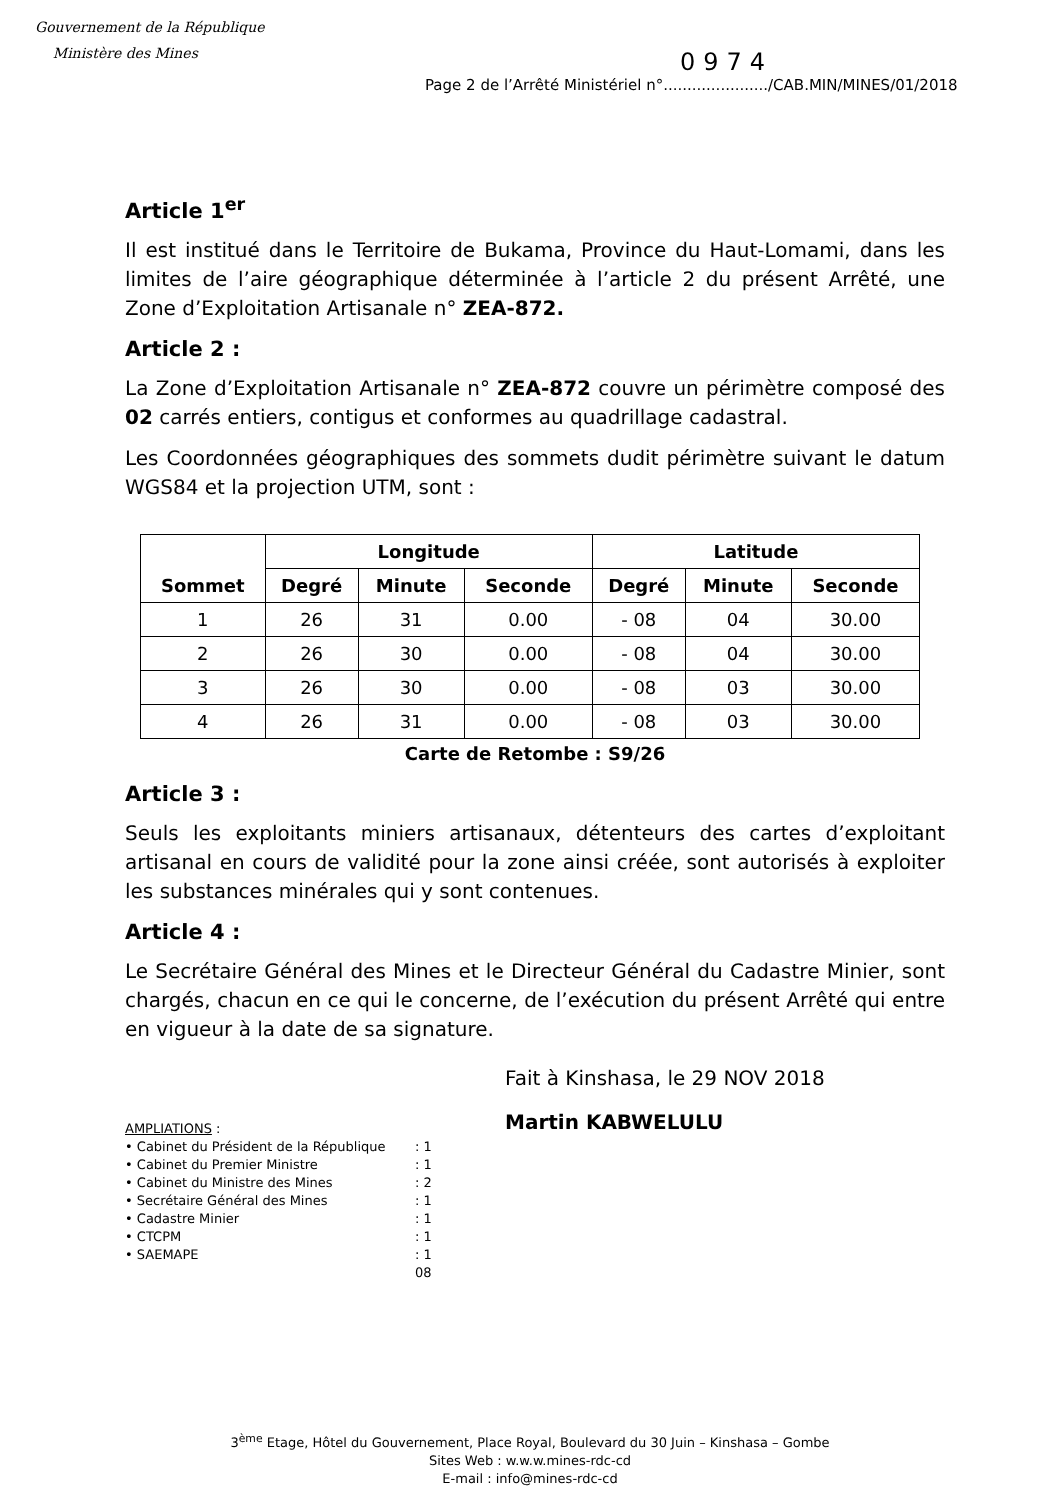Gouvernement de la République
Ministère des Mines
0974
Page 2 de l’Arrêté Ministériel n°....................../CAB.MIN/MINES/01/2018
Article 1<sup>er</sup>
Il est institué dans le Territoire de Bukama, Province du Haut-Lomami, dans les limites de l’aire géographique déterminée à l’article 2 du présent Arrêté, une Zone d’Exploitation Artisanale n° ZEA-872.
Article 2 :
La Zone d’Exploitation Artisanale n° ZEA-872 couvre un périmètre composé des 02 carrés entiers, contigus et conformes au quadrillage cadastral.
Les Coordonnées géographiques des sommets dudit périmètre suivant le datum WGS84 et la projection UTM, sont :
| Sommet | Longitude | | | Latitude | | |
| --- | --- | --- | --- | --- | --- | --- |
| | Degré | Minute | Seconde | Degré | Minute | Seconde |
| 1 | 26 | 31 | 0.00 | - 08 | 04 | 30.00 |
| 2 | 26 | 30 | 0.00 | - 08 | 04 | 30.00 |
| 3 | 26 | 30 | 0.00 | - 08 | 03 | 30.00 |
| 4 | 26 | 31 | 0.00 | - 08 | 03 | 30.00 |
Carte de Retombe : S9/26
Article 3 :
Seuls les exploitants miniers artisanaux, détenteurs des cartes d’exploitant artisanal en cours de validité pour la zone ainsi créée, sont autorisés à exploiter les substances minérales qui y sont contenues.
Article 4 :
Le Secrétaire Général des Mines et le Directeur Général du Cadastre Minier, sont chargés, chacun en ce qui le concerne, de l’exécution du présent Arrêté qui entre en vigueur à la date de sa signature.
Fait à Kinshasa, le 29 NOV 2018
Martin KABWELULU
AMPLIATIONS :
• Cabinet du Président de la République: 1
• Cabinet du Premier Ministre: 1
• Cabinet du Ministre des Mines: 2
• Secrétaire Général des Mines: 1
• Cadastre Minier: 1
• CTCPM: 1
• SAEMAPE: 1
08
3<sup>ème</sup> Etage, Hôtel du Gouvernement, Place Royal, Boulevard du 30 Juin – Kinshasa – Gombe
Sites Web : w.w.w.mines-rdc-cd
E-mail : info@mines-rdc-cd